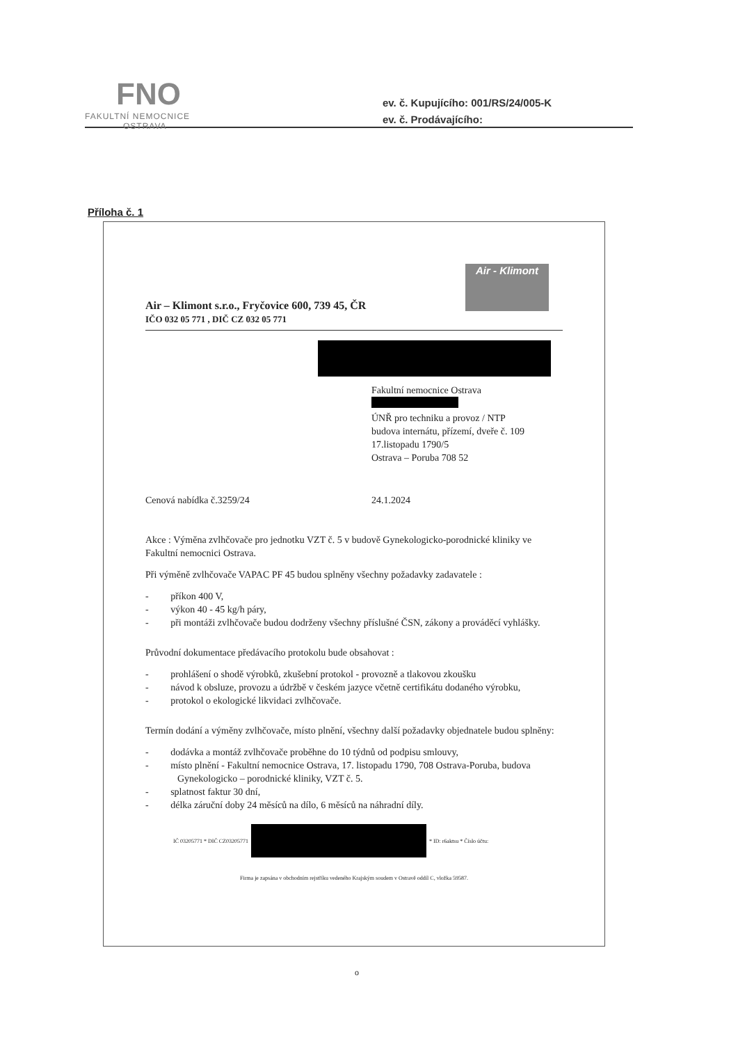FNO
FAKULTNÍ NEMOCNICE
OSTRAVA
ev. č. Kupujícího: 001/RS/24/005-K
ev. č. Prodávajícího:
Příloha č. 1
Air - Klimont
Air – Klimont s.r.o., Fryčovice 600, 739 45, ČR
IČO 032 05 771 , DIČ CZ 032 05 771
Fakultní nemocnice Ostrava
ÚNŘ pro techniku a provoz / NTP
budova internátu, přízemí, dveře č. 109
17.listopadu 1790/5
Ostrava – Poruba 708 52
Cenová nabídka č.3259/24 24.1.2024
Akce : Výměna zvlhčovače pro jednotku VZT č. 5 v budově Gynekologicko-porodnické kliniky ve Fakultní nemocnici Ostrava.
Při výměně zvlhčovače VAPAC PF 45 budou splněny všechny požadavky zadavatele :
- příkon 400 V,
- výkon 40 - 45 kg/h páry,
- při montáži zvlhčovače budou dodrženy všechny příslušné ČSN, zákony a prováděcí vyhlášky.
Průvodní dokumentace předávacího protokolu bude obsahovat :
- prohlášení o shodě výrobků, zkušební protokol - provozně a tlakovou zkoušku
- návod k obsluze, provozu a údržbě v českém jazyce včetně certifikátu dodaného výrobku,
- protokol o ekologické likvidaci zvlhčovače.
Termín dodání a výměny zvlhčovače, místo plnění, všechny další požadavky objednatele budou splněny:
- dodávka a montáž zvlhčovače proběhne do 10 týdnů od podpisu smlouvy,
- místo plnění - Fakultní nemocnice Ostrava, 17. listopadu 1790, 708 Ostrava-Poruba, budova Gynekologicko – porodnické kliniky, VZT č. 5.
- splatnost faktur 30 dní,
- délka záruční doby 24 měsíců na dílo, 6 měsíců na náhradní díly.
IČ 03205771 * DIČ CZ03205771 * ID: r6aktsu * Číslo účtu:
Firma je zapsána v obchodním rejstříku vedeného Krajským soudem v Ostravě oddíl C, vložka 59587.
o